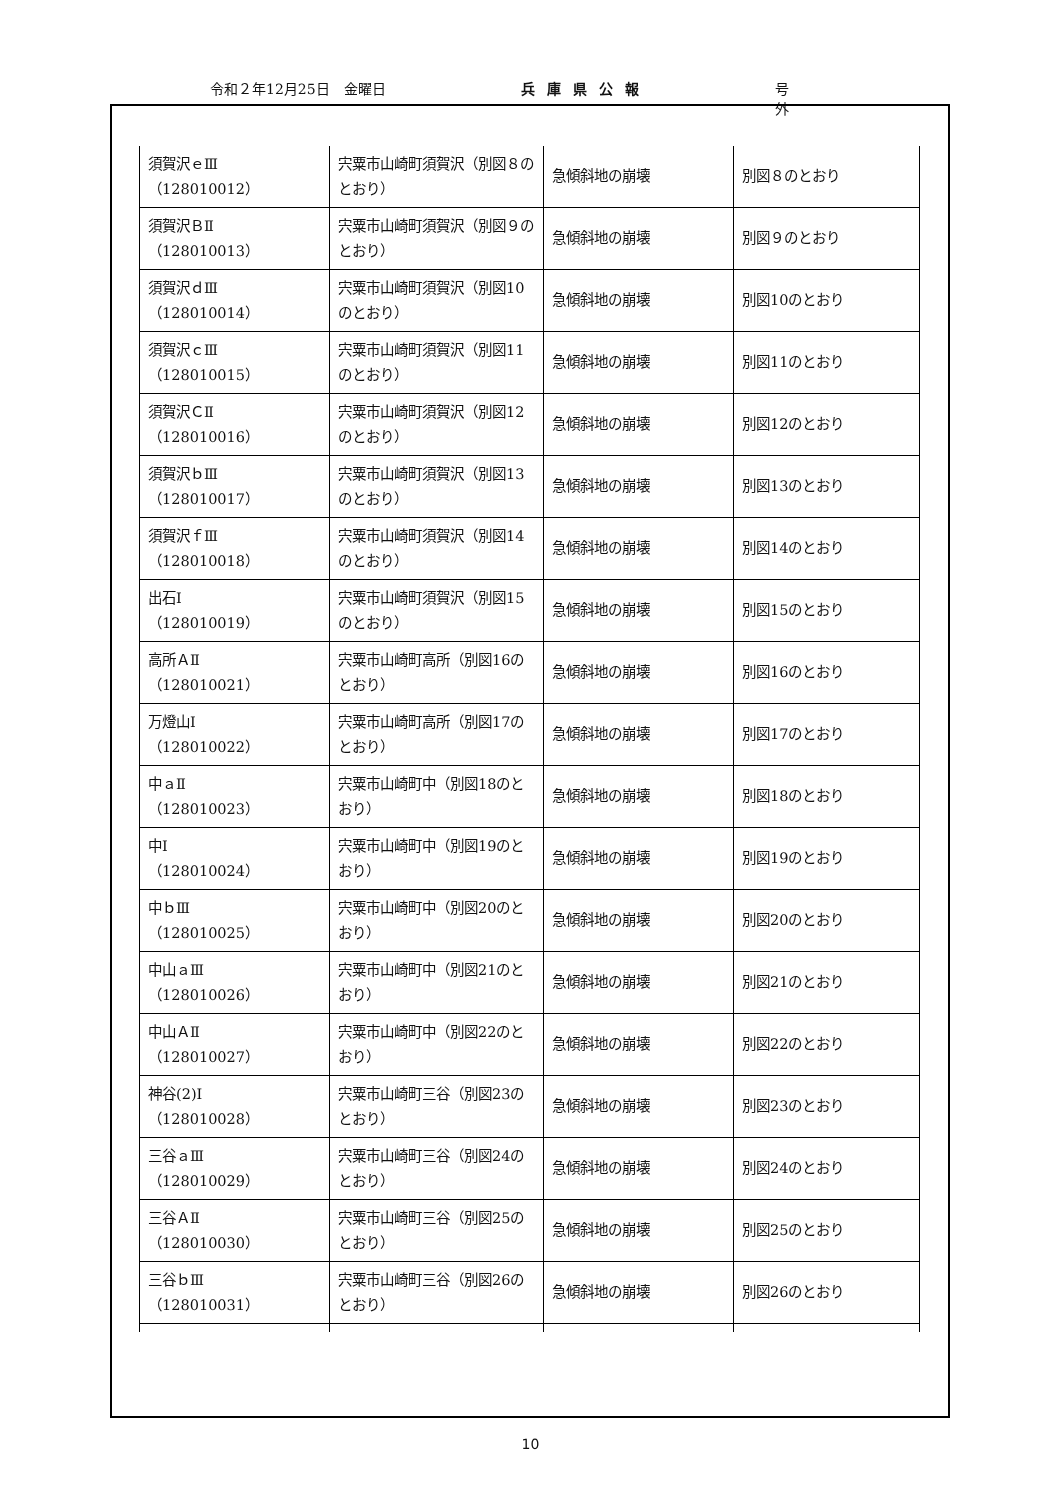令和２年12月25日　金曜日 兵庫県公報 号外
| 須賀沢ｅⅢ （128010012） | 宍粟市山崎町須賀沢（別図８のとおり） | 急傾斜地の崩壊 | 別図８のとおり |
| 須賀沢ＢⅡ （128010013） | 宍粟市山崎町須賀沢（別図９のとおり） | 急傾斜地の崩壊 | 別図９のとおり |
| 須賀沢ｄⅢ （128010014） | 宍粟市山崎町須賀沢（別図10のとおり） | 急傾斜地の崩壊 | 別図10のとおり |
| 須賀沢ｃⅢ （128010015） | 宍粟市山崎町須賀沢（別図11のとおり） | 急傾斜地の崩壊 | 別図11のとおり |
| 須賀沢ＣⅡ （128010016） | 宍粟市山崎町須賀沢（別図12のとおり） | 急傾斜地の崩壊 | 別図12のとおり |
| 須賀沢ｂⅢ （128010017） | 宍粟市山崎町須賀沢（別図13のとおり） | 急傾斜地の崩壊 | 別図13のとおり |
| 須賀沢ｆⅢ （128010018） | 宍粟市山崎町須賀沢（別図14のとおり） | 急傾斜地の崩壊 | 別図14のとおり |
| 出石Ⅰ （128010019） | 宍粟市山崎町須賀沢（別図15のとおり） | 急傾斜地の崩壊 | 別図15のとおり |
| 高所ＡⅡ （128010021） | 宍粟市山崎町高所（別図16のとおり） | 急傾斜地の崩壊 | 別図16のとおり |
| 万燈山Ⅰ （128010022） | 宍粟市山崎町高所（別図17のとおり） | 急傾斜地の崩壊 | 別図17のとおり |
| 中ａⅡ （128010023） | 宍粟市山崎町中（別図18のとおり） | 急傾斜地の崩壊 | 別図18のとおり |
| 中Ⅰ （128010024） | 宍粟市山崎町中（別図19のとおり） | 急傾斜地の崩壊 | 別図19のとおり |
| 中ｂⅢ （128010025） | 宍粟市山崎町中（別図20のとおり） | 急傾斜地の崩壊 | 別図20のとおり |
| 中山ａⅢ （128010026） | 宍粟市山崎町中（別図21のとおり） | 急傾斜地の崩壊 | 別図21のとおり |
| 中山ＡⅡ （128010027） | 宍粟市山崎町中（別図22のとおり） | 急傾斜地の崩壊 | 別図22のとおり |
| 神谷(2)Ⅰ （128010028） | 宍粟市山崎町三谷（別図23のとおり） | 急傾斜地の崩壊 | 別図23のとおり |
| 三谷ａⅢ （128010029） | 宍粟市山崎町三谷（別図24のとおり） | 急傾斜地の崩壊 | 別図24のとおり |
| 三谷ＡⅡ （128010030） | 宍粟市山崎町三谷（別図25のとおり） | 急傾斜地の崩壊 | 別図25のとおり |
| 三谷ｂⅢ （128010031） | 宍粟市山崎町三谷（別図26のとおり） | 急傾斜地の崩壊 | 別図26のとおり |
10